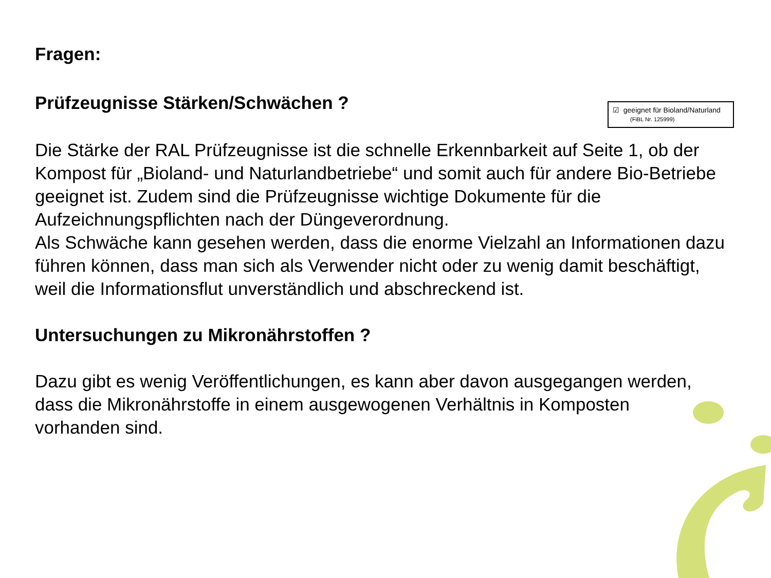Fragen:
Prüfzeugnisse Stärken/Schwächen ?
☑ geeignet für Bioland/Naturland
(FiBL Nr. 125999)
Die Stärke der RAL Prüfzeugnisse ist die schnelle Erkennbarkeit auf Seite 1, ob der Kompost für „Bioland- und Naturlandbetriebe“ und somit auch für andere Bio-Betriebe geeignet ist. Zudem sind die Prüfzeugnisse wichtige Dokumente für die Aufzeichnungspflichten nach der Düngeverordnung.
Als Schwäche kann gesehen werden, dass die enorme Vielzahl an Informationen dazu führen können, dass man sich als Verwender nicht oder zu wenig damit beschäftigt, weil die Informationsflut unverständlich und abschreckend ist.
Untersuchungen zu Mikronährstoffen ?
Dazu gibt es wenig Veröffentlichungen, es kann aber davon ausgegangen werden, dass die Mikronährstoffe in einem ausgewogenen Verhältnis in Komposten vorhanden sind.